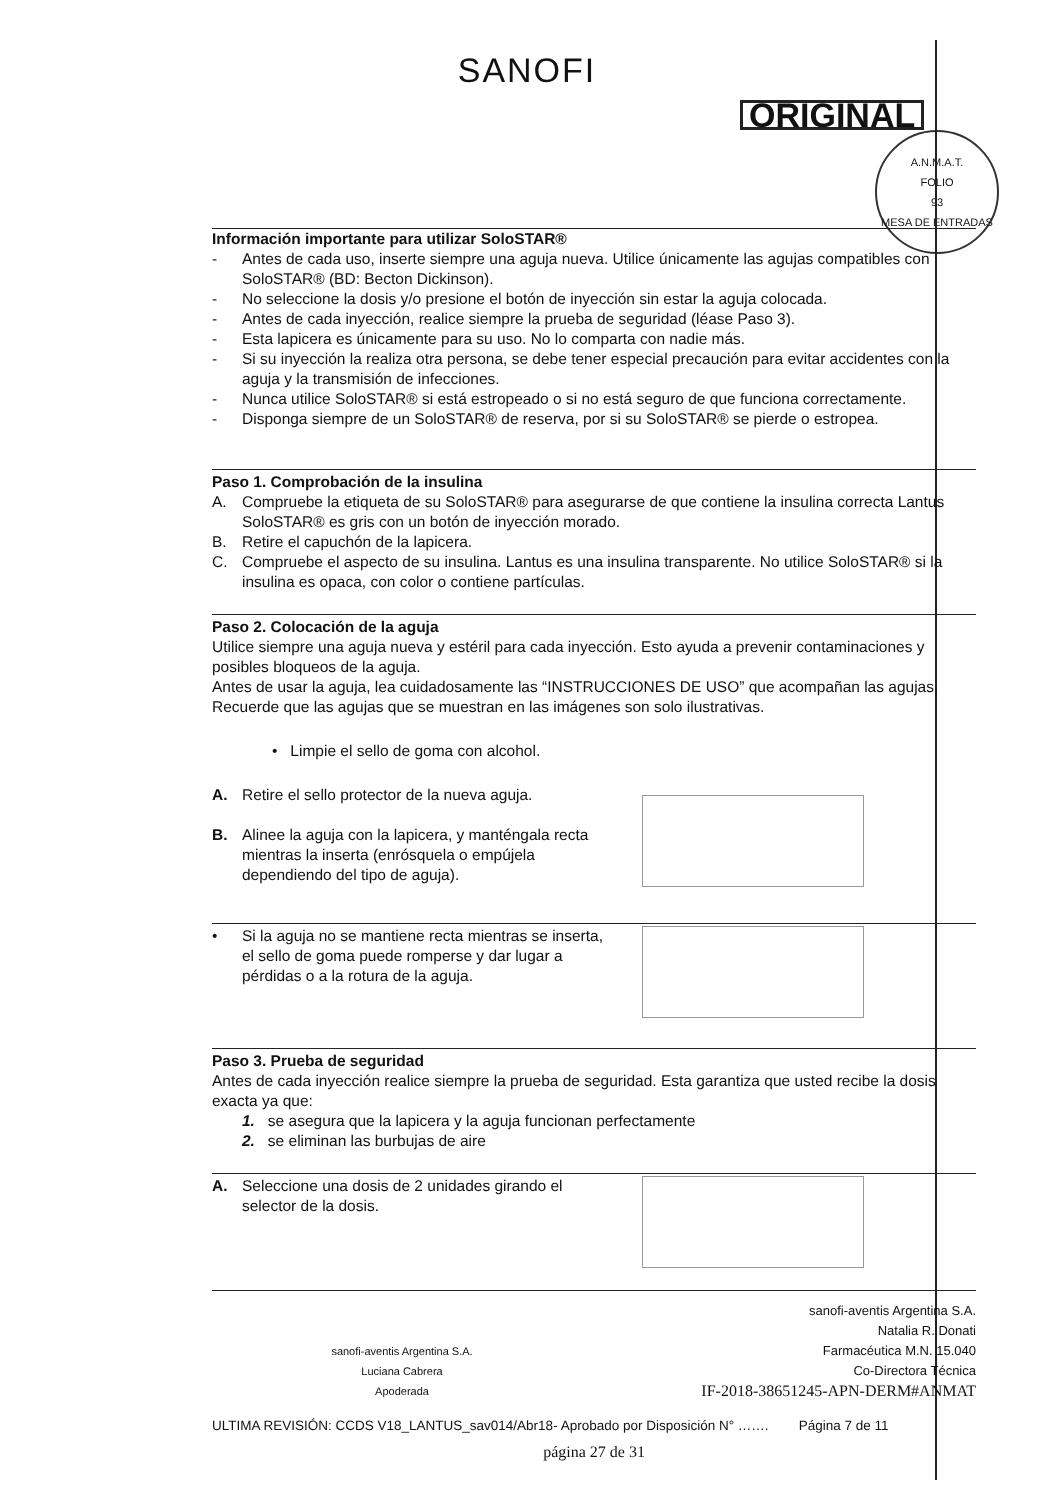SANOFI
ORIGINAL
A.N.M.A.T.
FOLIO
93
MESA DE ENTRADAS
Información importante para utilizar SoloSTAR®
- Antes de cada uso, inserte siempre una aguja nueva. Utilice únicamente las agujas compatibles con SoloSTAR® (BD: Becton Dickinson).
- No seleccione la dosis y/o presione el botón de inyección sin estar la aguja colocada.
- Antes de cada inyección, realice siempre la prueba de seguridad (léase Paso 3).
- Esta lapicera es únicamente para su uso. No lo comparta con nadie más.
- Si su inyección la realiza otra persona, se debe tener especial precaución para evitar accidentes con la aguja y la transmisión de infecciones.
- Nunca utilice SoloSTAR® si está estropeado o si no está seguro de que funciona correctamente.
- Disponga siempre de un SoloSTAR® de reserva, por si su SoloSTAR® se pierde o estropea.
Paso 1. Comprobación de la insulina
A. Compruebe la etiqueta de su SoloSTAR® para asegurarse de que contiene la insulina correcta Lantus SoloSTAR® es gris con un botón de inyección morado.
B. Retire el capuchón de la lapicera.
C. Compruebe el aspecto de su insulina. Lantus es una insulina transparente. No utilice SoloSTAR® si la insulina es opaca, con color o contiene partículas.
Paso 2. Colocación de la aguja
Utilice siempre una aguja nueva y estéril para cada inyección. Esto ayuda a prevenir contaminaciones y posibles bloqueos de la aguja.
Antes de usar la aguja, lea cuidadosamente las “INSTRUCCIONES DE USO” que acompañan las agujas. Recuerde que las agujas que se muestran en las imágenes son solo ilustrativas.
• Limpie el sello de goma con alcohol.
A. Retire el sello protector de la nueva aguja.
B. Alinee la aguja con la lapicera, y manténgala recta mientras la inserta (enrósquela o empújela dependiendo del tipo de aguja).
• Si la aguja no se mantiene recta mientras se inserta, el sello de goma puede romperse y dar lugar a pérdidas o a la rotura de la aguja.
Paso 3. Prueba de seguridad
Antes de cada inyección realice siempre la prueba de seguridad. Esta garantiza que usted recibe la dosis exacta ya que:
1. se asegura que la lapicera y la aguja funcionan perfectamente
2. se eliminan las burbujas de aire
A. Seleccione una dosis de 2 unidades girando el selector de la dosis.
sanofi-aventis Argentina S.A.
Luciana Cabrera
Apoderada
sanofi-aventis Argentina S.A.
Natalia R. Donati
Farmacéutica M.N. 15.040
Co-Directora Técnica
IF-2018-38651245-APN-DERM#ANMAT
ULTIMA REVISIÓN: CCDS V18_LANTUS_sav014/Abr18- Aprobado por Disposición N° ……. Página 7 de 11
página 27 de 31